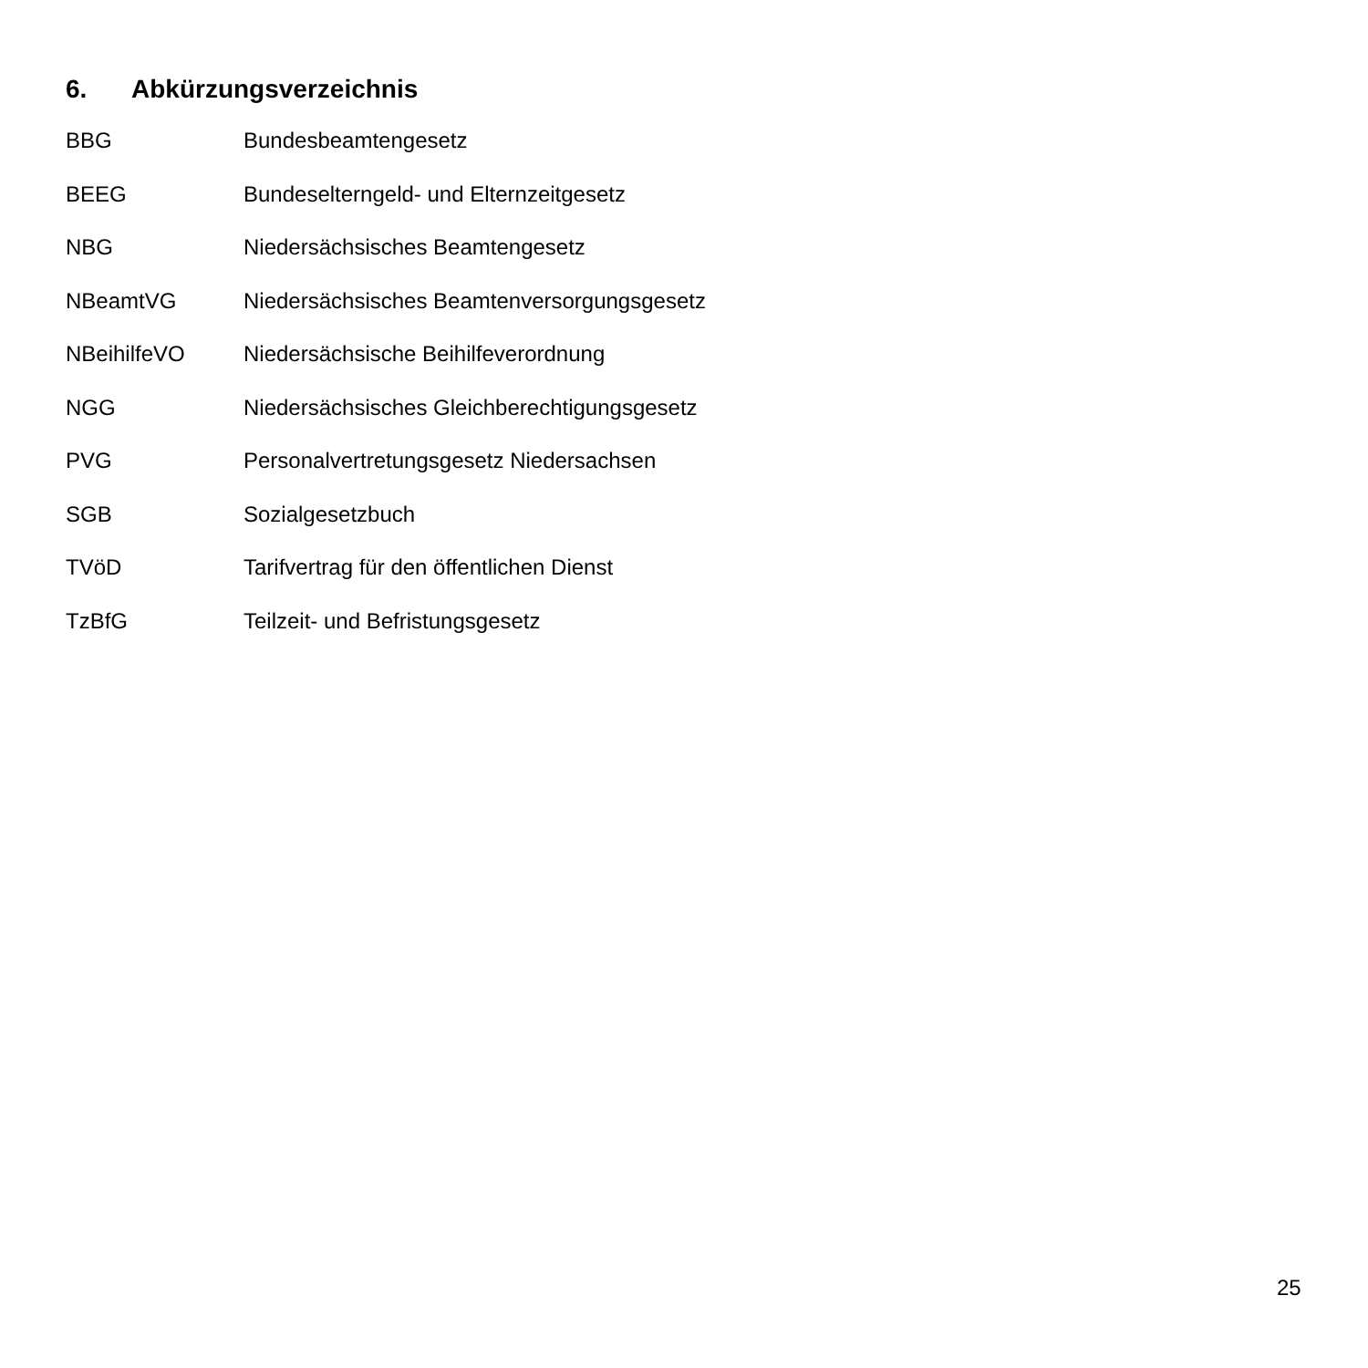6. Abkürzungsverzeichnis
BBG Bundesbeamtengesetz
BEEG Bundeselterngeld- und Elternzeitgesetz
NBG Niedersächsisches Beamtengesetz
NBeamtVG Niedersächsisches Beamtenversorgungsgesetz
NBeihilfeVO Niedersächsische Beihilfeverordnung
NGG Niedersächsisches Gleichberechtigungsgesetz
PVG Personalvertretungsgesetz Niedersachsen
SGB Sozialgesetzbuch
TVöD Tarifvertrag für den öffentlichen Dienst
TzBfG Teilzeit- und Befristungsgesetz
25